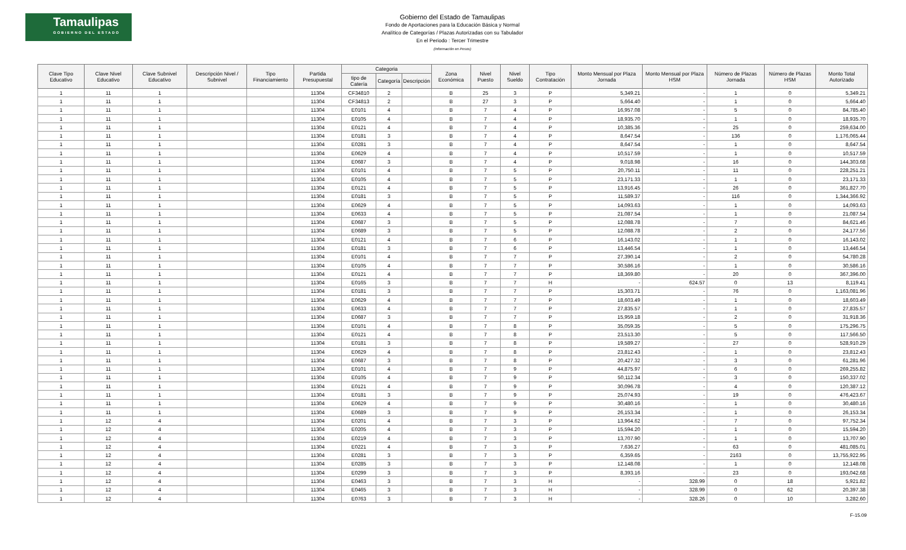Tamaulipas
GOBIERNO DEL ESTADO
Gobierno del Estado de Tamaulipas
Fondo de Aportaciones para la Educación Básica y Normal
Analítico de Categorías / Plazas Autorizadas con su Tabulador
En el Periodo : Tercer Trimestre
(Información en Pesos)
| Clave Tipo Educativo | Clave Nivel Educativo | Clave Subnivel Educativo | Descripción Nivel / Subnivel | Tipo Financiamiento | Partida Presupuestal | Categoria | | | Zona Económica | Nivel Puesto | Nivel Sueldo | Tipo Contratación | Monto Mensual por Plaza Jornada | Monto Mensual por Plaza HSM | Número de Plazas Jornada | Número de Plazas HSM | Monto Total Autorizado |
| --- | --- | --- | --- | --- | --- | --- | --- | --- | --- | --- | --- | --- | --- | --- | --- | --- | --- |
| | | | | | | tipo de Catería | Categoría | Descripción | | | | | | | | | |
| 1 | 11 | 1 | | | 11304 | CF34810 | 2 | | B | 25 | 3 | P | 5,349.21 | - | 1 | 0 | 5,349.21 |
| 1 | 11 | 1 | | | 11304 | CF34813 | 2 | | B | 27 | 3 | P | 5,664.40 | - | 1 | 0 | 5,664.40 |
| 1 | 11 | 1 | | | 11304 | E0101 | 4 | | B | 7 | 4 | P | 16,957.08 | - | 5 | 0 | 84,785.40 |
| 1 | 11 | 1 | | | 11304 | E0105 | 4 | | B | 7 | 4 | P | 18,935.70 | - | 1 | 0 | 18,935.70 |
| 1 | 11 | 1 | | | 11304 | E0121 | 4 | | B | 7 | 4 | P | 10,385.36 | - | 25 | 0 | 259,634.00 |
| 1 | 11 | 1 | | | 11304 | E0181 | 3 | | B | 7 | 4 | P | 8,647.54 | - | 136 | 0 | 1,176,065.44 |
| 1 | 11 | 1 | | | 11304 | E0281 | 3 | | B | 7 | 4 | P | 8,647.54 | - | 1 | 0 | 8,647.54 |
| 1 | 11 | 1 | | | 11304 | E0629 | 4 | | B | 7 | 4 | P | 10,517.59 | - | 1 | 0 | 10,517.59 |
| 1 | 11 | 1 | | | 11304 | E0687 | 3 | | B | 7 | 4 | P | 9,018.98 | - | 16 | 0 | 144,303.68 |
| 1 | 11 | 1 | | | 11304 | E0101 | 4 | | B | 7 | 5 | P | 20,750.11 | - | 11 | 0 | 228,251.21 |
| 1 | 11 | 1 | | | 11304 | E0105 | 4 | | B | 7 | 5 | P | 23,171.33 | - | 1 | 0 | 23,171.33 |
| 1 | 11 | 1 | | | 11304 | E0121 | 4 | | B | 7 | 5 | P | 13,916.45 | - | 26 | 0 | 361,827.70 |
| 1 | 11 | 1 | | | 11304 | E0181 | 3 | | B | 7 | 5 | P | 11,589.37 | - | 116 | 0 | 1,344,366.92 |
| 1 | 11 | 1 | | | 11304 | E0629 | 4 | | B | 7 | 5 | P | 14,093.63 | - | 1 | 0 | 14,093.63 |
| 1 | 11 | 1 | | | 11304 | E0633 | 4 | | B | 7 | 5 | P | 21,087.54 | - | 1 | 0 | 21,087.54 |
| 1 | 11 | 1 | | | 11304 | E0687 | 3 | | B | 7 | 5 | P | 12,088.78 | - | 7 | 0 | 84,621.46 |
| 1 | 11 | 1 | | | 11304 | E0689 | 3 | | B | 7 | 5 | P | 12,088.78 | - | 2 | 0 | 24,177.56 |
| 1 | 11 | 1 | | | 11304 | E0121 | 4 | | B | 7 | 6 | P | 16,143.02 | - | 1 | 0 | 16,143.02 |
| 1 | 11 | 1 | | | 11304 | E0181 | 3 | | B | 7 | 6 | P | 13,446.54 | - | 1 | 0 | 13,446.54 |
| 1 | 11 | 1 | | | 11304 | E0101 | 4 | | B | 7 | 7 | P | 27,390.14 | - | 2 | 0 | 54,780.28 |
| 1 | 11 | 1 | | | 11304 | E0105 | 4 | | B | 7 | 7 | P | 30,586.16 | - | 1 | 0 | 30,586.16 |
| 1 | 11 | 1 | | | 11304 | E0121 | 4 | | B | 7 | 7 | P | 18,369.80 | - | 20 | 0 | 367,396.00 |
| 1 | 11 | 1 | | | 11304 | E0165 | 3 | | B | 7 | 7 | H | - | 624.57 | 0 | 13 | 8,119.41 |
| 1 | 11 | 1 | | | 11304 | E0181 | 3 | | B | 7 | 7 | P | 15,303.71 | - | 76 | 0 | 1,163,081.96 |
| 1 | 11 | 1 | | | 11304 | E0629 | 4 | | B | 7 | 7 | P | 18,603.49 | - | 1 | 0 | 18,603.49 |
| 1 | 11 | 1 | | | 11304 | E0633 | 4 | | B | 7 | 7 | P | 27,835.57 | - | 1 | 0 | 27,835.57 |
| 1 | 11 | 1 | | | 11304 | E0687 | 3 | | B | 7 | 7 | P | 15,959.18 | - | 2 | 0 | 31,918.36 |
| 1 | 11 | 1 | | | 11304 | E0101 | 4 | | B | 7 | 8 | P | 35,059.35 | - | 5 | 0 | 175,296.75 |
| 1 | 11 | 1 | | | 11304 | E0121 | 4 | | B | 7 | 8 | P | 23,513.30 | - | 5 | 0 | 117,566.50 |
| 1 | 11 | 1 | | | 11304 | E0181 | 3 | | B | 7 | 8 | P | 19,589.27 | - | 27 | 0 | 528,910.29 |
| 1 | 11 | 1 | | | 11304 | E0629 | 4 | | B | 7 | 8 | P | 23,812.43 | - | 1 | 0 | 23,812.43 |
| 1 | 11 | 1 | | | 11304 | E0687 | 3 | | B | 7 | 8 | P | 20,427.32 | - | 3 | 0 | 61,281.96 |
| 1 | 11 | 1 | | | 11304 | E0101 | 4 | | B | 7 | 9 | P | 44,875.97 | - | 6 | 0 | 269,255.82 |
| 1 | 11 | 1 | | | 11304 | E0105 | 4 | | B | 7 | 9 | P | 50,112.34 | - | 3 | 0 | 150,337.02 |
| 1 | 11 | 1 | | | 11304 | E0121 | 4 | | B | 7 | 9 | P | 30,096.78 | - | 4 | 0 | 120,387.12 |
| 1 | 11 | 1 | | | 11304 | E0181 | 3 | | B | 7 | 9 | P | 25,074.93 | - | 19 | 0 | 476,423.67 |
| 1 | 11 | 1 | | | 11304 | E0629 | 4 | | B | 7 | 9 | P | 30,480.16 | - | 1 | 0 | 30,480.16 |
| 1 | 11 | 1 | | | 11304 | E0689 | 3 | | B | 7 | 9 | P | 26,153.34 | - | 1 | 0 | 26,153.34 |
| 1 | 12 | 4 | | | 11304 | E0201 | 4 | | B | 7 | 3 | P | 13,964.62 | - | 7 | 0 | 97,752.34 |
| 1 | 12 | 4 | | | 11304 | E0205 | 4 | | B | 7 | 3 | P | 15,594.20 | - | 1 | 0 | 15,594.20 |
| 1 | 12 | 4 | | | 11304 | E0219 | 4 | | B | 7 | 3 | P | 13,707.90 | - | 1 | 0 | 13,707.90 |
| 1 | 12 | 4 | | | 11304 | E0221 | 4 | | B | 7 | 3 | P | 7,636.27 | - | 63 | 0 | 481,085.01 |
| 1 | 12 | 4 | | | 11304 | E0281 | 3 | | B | 7 | 3 | P | 6,359.65 | - | 2163 | 0 | 13,755,922.95 |
| 1 | 12 | 4 | | | 11304 | E0285 | 3 | | B | 7 | 3 | P | 12,148.08 | - | 1 | 0 | 12,148.08 |
| 1 | 12 | 4 | | | 11304 | E0299 | 3 | | B | 7 | 3 | P | 8,393.16 | - | 23 | 0 | 193,042.68 |
| 1 | 12 | 4 | | | 11304 | E0463 | 3 | | B | 7 | 3 | H | - | 328.99 | 0 | 18 | 5,921.82 |
| 1 | 12 | 4 | | | 11304 | E0465 | 3 | | B | 7 | 3 | H | - | 328.99 | 0 | 62 | 20,397.38 |
| 1 | 12 | 4 | | | 11304 | E0763 | 3 | | B | 7 | 3 | H | - | 328.26 | 0 | 10 | 3,282.60 |
F-15.09